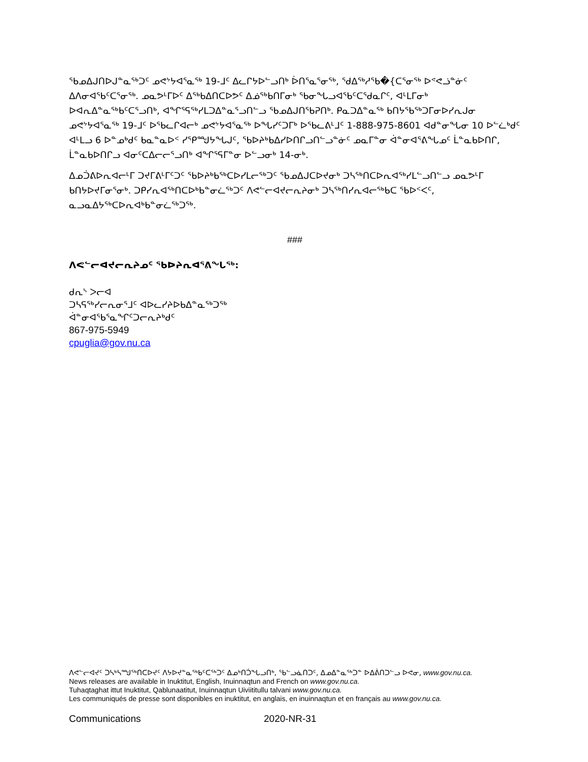ᖃᓄᐃᒍᑎᐅᒍᓐᓇᖅᑐᑦ ᓄᕙᔾᔭᐊᕐᓇᖅ 19-ᒧᑦ ᐃᓚᒋᔭᐅᓪᓗᑎᒃ ᐆᑎᕐᓇᕐᓂᖅ, ᖁᐃᖅᓱᕐᑲ�{ᑕᕐᓂᖅ ᐅᕝᕙᓘᓐᓃᑦ ᐃᐱᓂᐊᕐᑲᑦᑕᕐᓂᖅ. ᓄᓇᕗᒻᒥᐅᑦ ᐃᖅᑲᐃᑎᑕᐅᕗᑦ ᐃᓅᖅᑲᑎᒥᓂᒃ ᖃᓂᖓᓗᐊᕐᑲᑦᑕᕐᑯᓇᒋᑦ, ᐊᒻᒪᒥᓂᒃ ᐅᐊᕆᐃᓐᓇᖅᑲᑦᑕᕐᓗᑎᒃ, ᐊᖏᕐᕋᖅᓯᒪᑐᐃᓐᓇᕐᓗᑎᓪᓗ ᖃᓄᐃᒍᑎᖃᕈᑎᒃ. ᑭᓇᑐᐃᓐᓇᖅ ᑲᑎᔭᖃᖅᑐᒥᓂᐅᓯᕆᒍᓂ ᓄᕙᔾᔭᐊᕐᓇᖅ 19-ᒧᑦ ᐅᖃᓚᒋᐊᓕᒃ ᓄᕙᔾᔭᐊᕐᓇᖅ ᐅᖓᓯᑦᑐᒥᒃ ᐅᖃᓚᕕᒻᒧᑦ 1-888-975-8601 ᐊᑯᓐᓂᖓᓂ 10 ᐅᓪᓛᒃᑯᑦ ᐊᒻᒪᓗ 6 ᐅᓐᓄᒃᑯᑦ ᑲᓇᓐᓇᐅᑉ ᓯᕿᙳᔭᖓᒍᑦ, ᖃᐅᔨᒃᑲᐃᓯᐅᑎᒋᓗᑎᓪᓗᓐᓃᑦ ᓄᓇᒥᓐᓂ ᐋᓐᓂᐊᕐᕕᖓᓄᑦ ᒫᓐᓇᑲᐅᑎᒋ, ᒫᓐᓇᑲᐅᑎᒋᓗ ᐊᓂᑦᑕᐃᓕᓕᕐᓗᑎᒃ ᐊᖏᕐᕋᒥᓐᓂ ᐅᓪᓗᓂᒃ 14-ᓂᒃ.
ᐃᓄᑑᕕᐅᕆᐊᓕᒻᒥ ᑐᔪᒥᕕᒻᒥᑦᑐᑦ ᖃᐅᔨᒃᑲᖅᑕᐅᓯᒪᓕᖅᑐᑦ ᖃᓄᐃᒍᑕᐅᔪᓂᒃ ᑐᓴᖅᑎᑕᐅᕆᐊᖅᓯᒪᓪᓗᑎᓪᓗ ᓄᓇᕗᒻᒥ ᑲᑎᔭᐅᔪᒥᓂᕐᓂᒃ. ᑐᑭᓯᕆᐊᖅᑎᑕᐅᒃᑲᓐᓂᓛᖅᑐᑦ ᐱᕙᓪᓕᐊᔪᓕᕆᔨᓂᒃ ᑐᓴᖅᑎᓯᕆᐊᓕᖅᑲᑕ ᖃᐅᑉᐸᑦ, ᓇᓗᓇᐃᔭᖅᑕᐅᕆᐊᒃᑲᓐᓂᓛᖅᑐᖅ.
###
ᐱᕙᓪᓕᐊᔪᓕᕆᔨᓄᑦ ᖃᐅᔨᕆᐊᕐᕕᖓᖅ:
ᑯᕆᔅ ᐳᓕᐊ
ᑐᓴᕋᖅᓯᓕᕆᓂᕐᒧᑦ ᐊᐅᓚᓯᔨᐅᑲᐃᓐᓇᖅᑐᖅ
ᐋᓐᓂᐊᖃᕐᓇᖏᑦᑐᓕᕆᔨᒃᑯᑦ
867-975-5949
cpuglia@gov.nu.ca
ᐱᕙᓪᓕᐊᔪᑦ ᑐᓴᒃᓴᙳᖅᑎᑕᐅᔪᑦ ᐱᔭᐅᔪᓐᓇᖅᑲᑦᑕᖅᑐᑦ ᐃᓄᒃᑎᑑᖓᓗᑎᒃ, ᖃᓪᓗᓈᑎᑐᑦ, ᐃᓄᐃᓐᓇᖅᑐᓐ ᐅᐃᕖᑎᑐᓪᓗ ᐅᕙᓂ, www.gov.nu.ca.
News releases are available in Inuktitut, English, Inuinnaqtun and French on www.gov.nu.ca.
Tuhaqtaghat ittut Inuktitut, Qablunaatitut, Inuinnaqtun Uiviititullu talvani www.gov.nu.ca.
Les communiqués de presse sont disponibles en inuktitut, en anglais, en inuinnaqtun et en français au www.gov.nu.ca.
Communications 2020-NR-31